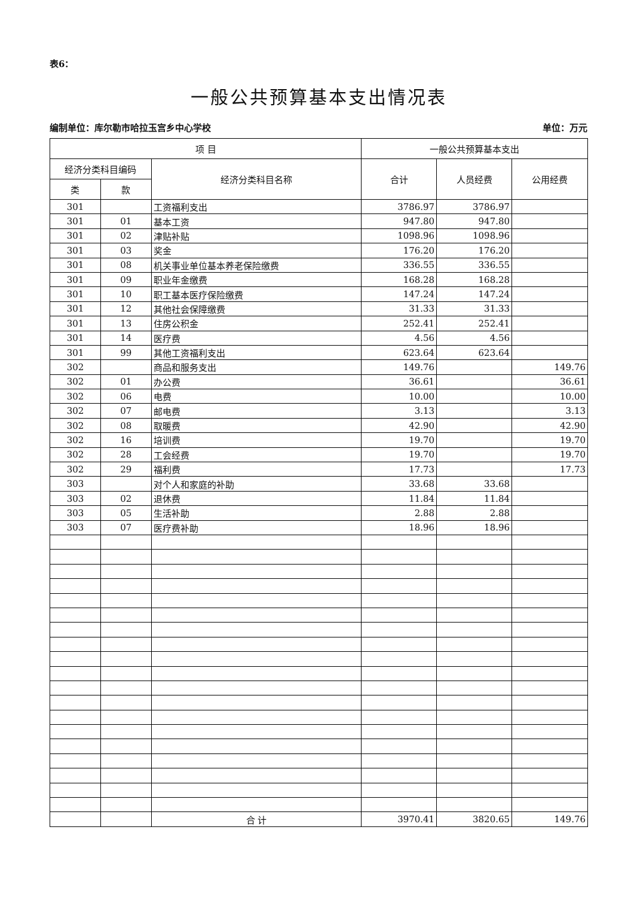表6：
一般公共预算基本支出情况表
编制单位：库尔勒市哈拉玉宫乡中心学校 单位：万元
| 项 目 | | | 一般公共预算基本支出 | | |
| --- | --- | --- | --- | --- | --- |
| 经济分类科目编码 | | 经济分类科目名称 | 合计 | 人员经费 | 公用经费 |
| 类 | 款 | | | | |
| 301 | | 工资福利支出 | 3786.97 | 3786.97 | |
| 301 | 01 | 基本工资 | 947.80 | 947.80 | |
| 301 | 02 | 津贴补贴 | 1098.96 | 1098.96 | |
| 301 | 03 | 奖金 | 176.20 | 176.20 | |
| 301 | 08 | 机关事业单位基本养老保险缴费 | 336.55 | 336.55 | |
| 301 | 09 | 职业年金缴费 | 168.28 | 168.28 | |
| 301 | 10 | 职工基本医疗保险缴费 | 147.24 | 147.24 | |
| 301 | 12 | 其他社会保障缴费 | 31.33 | 31.33 | |
| 301 | 13 | 住房公积金 | 252.41 | 252.41 | |
| 301 | 14 | 医疗费 | 4.56 | 4.56 | |
| 301 | 99 | 其他工资福利支出 | 623.64 | 623.64 | |
| 302 | | 商品和服务支出 | 149.76 | | 149.76 |
| 302 | 01 | 办公费 | 36.61 | | 36.61 |
| 302 | 06 | 电费 | 10.00 | | 10.00 |
| 302 | 07 | 邮电费 | 3.13 | | 3.13 |
| 302 | 08 | 取暖费 | 42.90 | | 42.90 |
| 302 | 16 | 培训费 | 19.70 | | 19.70 |
| 302 | 28 | 工会经费 | 19.70 | | 19.70 |
| 302 | 29 | 福利费 | 17.73 | | 17.73 |
| 303 | | 对个人和家庭的补助 | 33.68 | 33.68 | |
| 303 | 02 | 退休费 | 11.84 | 11.84 | |
| 303 | 05 | 生活补助 | 2.88 | 2.88 | |
| 303 | 07 | 医疗费补助 | 18.96 | 18.96 | |
| | | 合 计 | 3970.41 | 3820.65 | 149.76 |